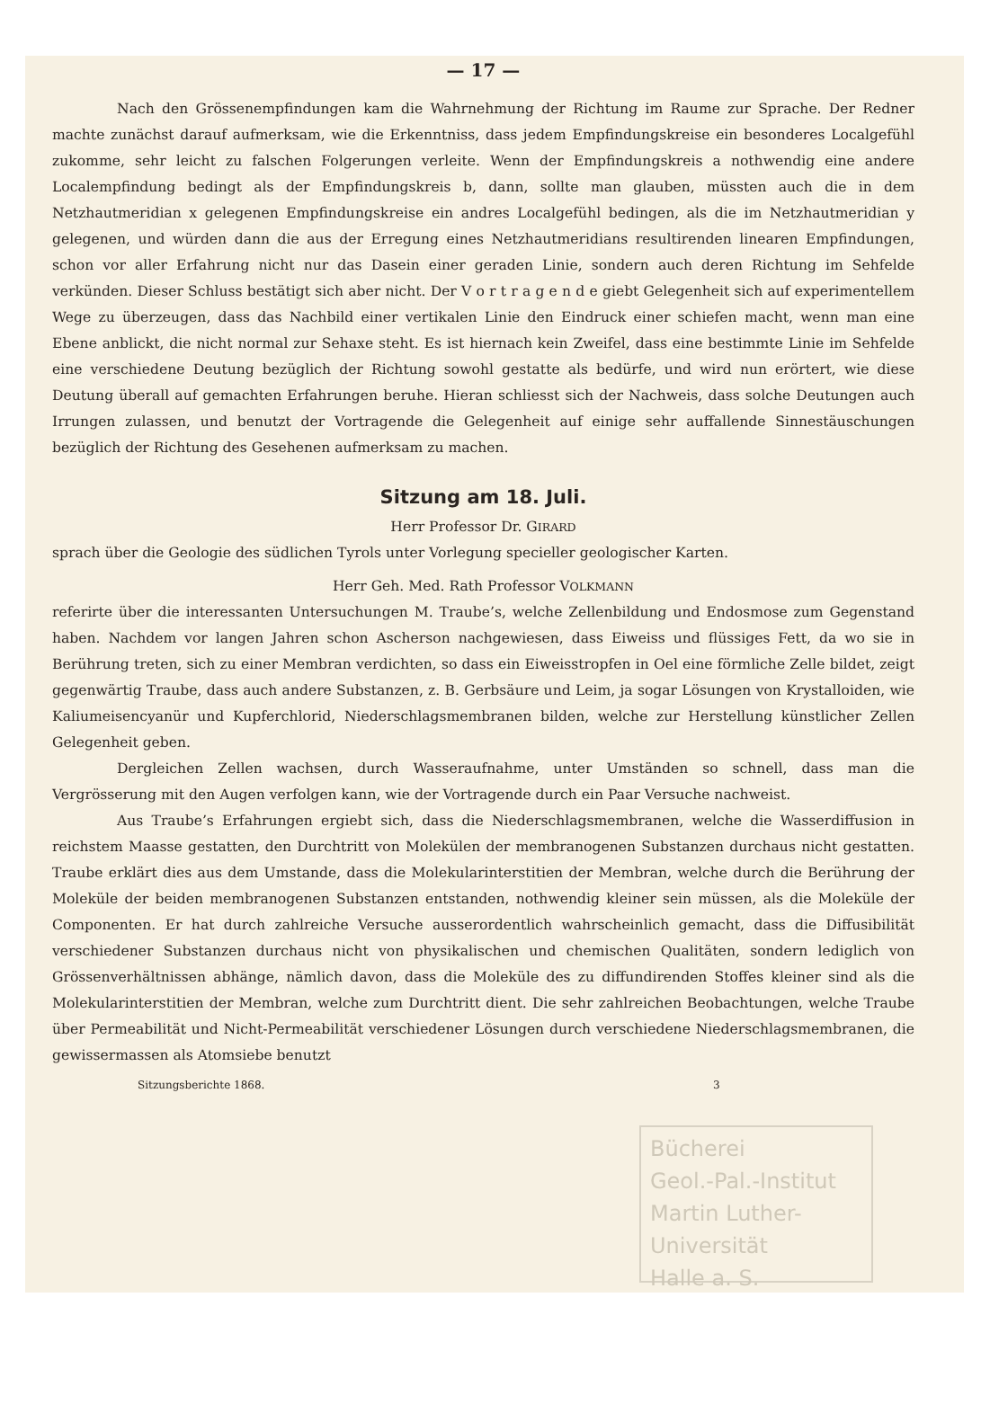— 17 —
Nach den Grössenempfindungen kam die Wahrnehmung der Richtung im Raume zur Sprache. Der Redner machte zunächst darauf aufmerksam, wie die Erkenntniss, dass jedem Empfindungskreise ein besonderes Localgefühl zukomme, sehr leicht zu falschen Folgerungen verleite. Wenn der Empfindungskreis a nothwendig eine andere Localempfindung bedingt als der Empfindungskreis b, dann, sollte man glauben, müssten auch die in dem Netzhautmeridian x gelegenen Empfindungskreise ein andres Localgefühl bedingen, als die im Netzhautmeridian y gelegenen, und würden dann die aus der Erregung eines Netzhautmeridians resultirenden linearen Empfindungen, schon vor aller Erfahrung nicht nur das Dasein einer geraden Linie, sondern auch deren Richtung im Sehfelde verkünden. Dieser Schluss bestätigt sich aber nicht. Der V o r t r a g e n d e giebt Gelegenheit sich auf experimentellem Wege zu überzeugen, dass das Nachbild einer vertikalen Linie den Eindruck einer schiefen macht, wenn man eine Ebene anblickt, die nicht normal zur Sehaxe steht. Es ist hiernach kein Zweifel, dass eine bestimmte Linie im Sehfelde eine verschiedene Deutung bezüglich der Richtung sowohl gestatte als bedürfe, und wird nun erörtert, wie diese Deutung überall auf gemachten Erfahrungen beruhe. Hieran schliesst sich der Nachweis, dass solche Deutungen auch Irrungen zulassen, und benutzt der Vortragende die Gelegenheit auf einige sehr auffallende Sinnestäuschungen bezüglich der Richtung des Gesehenen aufmerksam zu machen.
Sitzung am 18. Juli.
Herr Professor Dr. GIRARD
sprach über die Geologie des südlichen Tyrols unter Vorlegung specieller geologischer Karten.
Herr Geh. Med. Rath Professor VOLKMANN
referirte über die interessanten Untersuchungen M. Traube’s, welche Zellenbildung und Endosmose zum Gegenstand haben. Nachdem vor langen Jahren schon Ascherson nachgewiesen, dass Eiweiss und flüssiges Fett, da wo sie in Berührung treten, sich zu einer Membran verdichten, so dass ein Eiweisstropfen in Oel eine förmliche Zelle bildet, zeigt gegenwärtig Traube, dass auch andere Substanzen, z. B. Gerbsäure und Leim, ja sogar Lösungen von Krystalloiden, wie Kaliumeisencyanür und Kupferchlorid, Niederschlagsmembranen bilden, welche zur Herstellung künstlicher Zellen Gelegenheit geben.
Dergleichen Zellen wachsen, durch Wasseraufnahme, unter Umständen so schnell, dass man die Vergrösserung mit den Augen verfolgen kann, wie der Vortragende durch ein Paar Versuche nachweist.
Aus Traube’s Erfahrungen ergiebt sich, dass die Niederschlagsmembranen, welche die Wasserdiffusion in reichstem Maasse gestatten, den Durchtritt von Molekülen der membranogenen Substanzen durchaus nicht gestatten. Traube erklärt dies aus dem Umstande, dass die Molekularinterstitien der Membran, welche durch die Berührung der Moleküle der beiden membranogenen Substanzen entstanden, nothwendig kleiner sein müssen, als die Moleküle der Componenten. Er hat durch zahlreiche Versuche ausserordentlich wahrscheinlich gemacht, dass die Diffusibilität verschiedener Substanzen durchaus nicht von physikalischen und chemischen Qualitäten, sondern lediglich von Grössenverhältnissen abhänge, nämlich davon, dass die Moleküle des zu diffundirenden Stoffes kleiner sind als die Molekularinterstitien der Membran, welche zum Durchtritt dient. Die sehr zahlreichen Beobachtungen, welche Traube über Permeabilität und Nicht-Permeabilität verschiedener Lösungen durch verschiedene Niederschlagsmembranen, die gewissermassen als Atomsiebe benutzt
Sitzungsberichte 1868. 3
Bücherei
Geol.-Pal.-Institut
Martin Luther-Universität
Halle a. S.